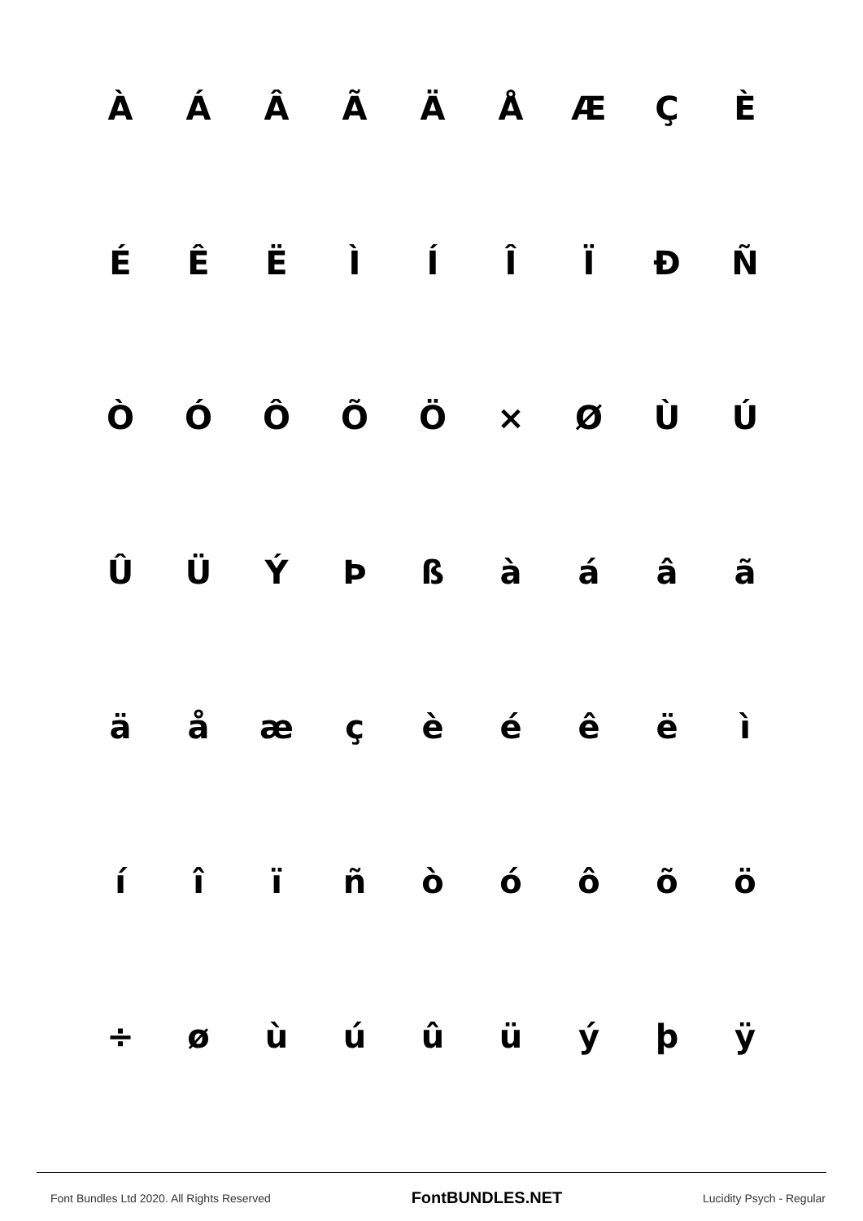| À | Á | Â | Ã | Ä | Å | Æ | Ç | È |
| É | Ê | Ë | Ì | Í | Î | Ï | Ð | Ñ |
| Ò | Ó | Ô | Õ | Ö | × | Ø | Ù | Ú |
| Û | Ü | Ý | Þ | ß | à | á | â | ã |
| ä | å | æ | ç | è | é | ê | ë | ì |
| í | î | ï | ñ | ò | ó | ô | õ | ö |
| ÷ | ø | ù | ú | û | ü | ý | þ | ÿ |
Font Bundles Ltd 2020. All Rights Reserved FontBUNDLES.NET Lucidity Psych - Regular